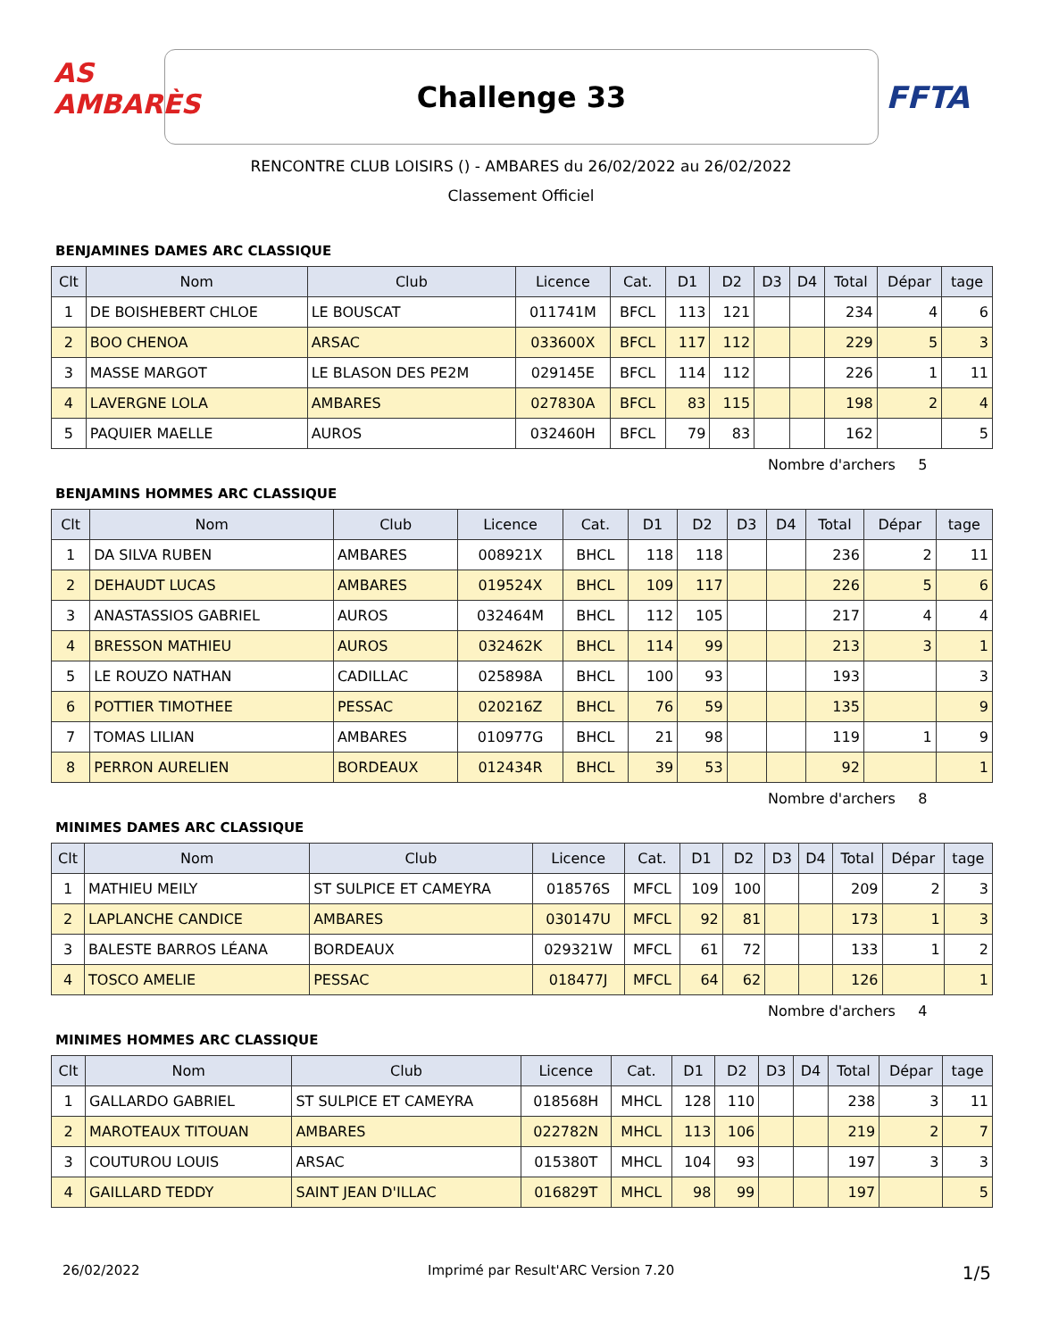AS AMBARÈS
Challenge 33
FFTA
RENCONTRE CLUB LOISIRS () - AMBARES du 26/02/2022 au 26/02/2022
Classement Officiel
BENJAMINES DAMES ARC CLASSIQUE
| Clt | Nom | Club | Licence | Cat. | D1 | D2 | D3 | D4 | Total | Dépar | tage |
| --- | --- | --- | --- | --- | --- | --- | --- | --- | --- | --- | --- |
| 1 | DE BOISHEBERT CHLOE | LE BOUSCAT | 011741M | BFCL | 113 | 121 | | | 234 | 4 | 6 |
| 2 | BOO CHENOA | ARSAC | 033600X | BFCL | 117 | 112 | | | 229 | 5 | 3 |
| 3 | MASSE MARGOT | LE BLASON DES PE2M | 029145E | BFCL | 114 | 112 | | | 226 | 1 | 11 |
| 4 | LAVERGNE LOLA | AMBARES | 027830A | BFCL | 83 | 115 | | | 198 | 2 | 4 |
| 5 | PAQUIER MAELLE | AUROS | 032460H | BFCL | 79 | 83 | | | 162 | | 5 |
Nombre d'archers 5
BENJAMINS HOMMES ARC CLASSIQUE
| Clt | Nom | Club | Licence | Cat. | D1 | D2 | D3 | D4 | Total | Dépar | tage |
| --- | --- | --- | --- | --- | --- | --- | --- | --- | --- | --- | --- |
| 1 | DA SILVA RUBEN | AMBARES | 008921X | BHCL | 118 | 118 | | | 236 | 2 | 11 |
| 2 | DEHAUDT LUCAS | AMBARES | 019524X | BHCL | 109 | 117 | | | 226 | 5 | 6 |
| 3 | ANASTASSIOS GABRIEL | AUROS | 032464M | BHCL | 112 | 105 | | | 217 | 4 | 4 |
| 4 | BRESSON MATHIEU | AUROS | 032462K | BHCL | 114 | 99 | | | 213 | 3 | 1 |
| 5 | LE ROUZO NATHAN | CADILLAC | 025898A | BHCL | 100 | 93 | | | 193 | | 3 |
| 6 | POTTIER TIMOTHEE | PESSAC | 020216Z | BHCL | 76 | 59 | | | 135 | | 9 |
| 7 | TOMAS LILIAN | AMBARES | 010977G | BHCL | 21 | 98 | | | 119 | 1 | 9 |
| 8 | PERRON AURELIEN | BORDEAUX | 012434R | BHCL | 39 | 53 | | | 92 | | 1 |
Nombre d'archers 8
MINIMES DAMES ARC CLASSIQUE
| Clt | Nom | Club | Licence | Cat. | D1 | D2 | D3 | D4 | Total | Dépar | tage |
| --- | --- | --- | --- | --- | --- | --- | --- | --- | --- | --- | --- |
| 1 | MATHIEU MEILY | ST SULPICE ET CAMEYRA | 018576S | MFCL | 109 | 100 | | | 209 | 2 | 3 |
| 2 | LAPLANCHE CANDICE | AMBARES | 030147U | MFCL | 92 | 81 | | | 173 | 1 | 3 |
| 3 | BALESTE BARROS LÉANA | BORDEAUX | 029321W | MFCL | 61 | 72 | | | 133 | 1 | 2 |
| 4 | TOSCO AMELIE | PESSAC | 018477J | MFCL | 64 | 62 | | | 126 | | 1 |
Nombre d'archers 4
MINIMES HOMMES ARC CLASSIQUE
| Clt | Nom | Club | Licence | Cat. | D1 | D2 | D3 | D4 | Total | Dépar | tage |
| --- | --- | --- | --- | --- | --- | --- | --- | --- | --- | --- | --- |
| 1 | GALLARDO GABRIEL | ST SULPICE ET CAMEYRA | 018568H | MHCL | 128 | 110 | | | 238 | 3 | 11 |
| 2 | MAROTEAUX TITOUAN | AMBARES | 022782N | MHCL | 113 | 106 | | | 219 | 2 | 7 |
| 3 | COUTUROU LOUIS | ARSAC | 015380T | MHCL | 104 | 93 | | | 197 | 3 | 3 |
| 4 | GAILLARD TEDDY | SAINT JEAN D'ILLAC | 016829T | MHCL | 98 | 99 | | | 197 | | 5 |
26/02/2022 Imprimé par Result'ARC Version 7.20 1/5